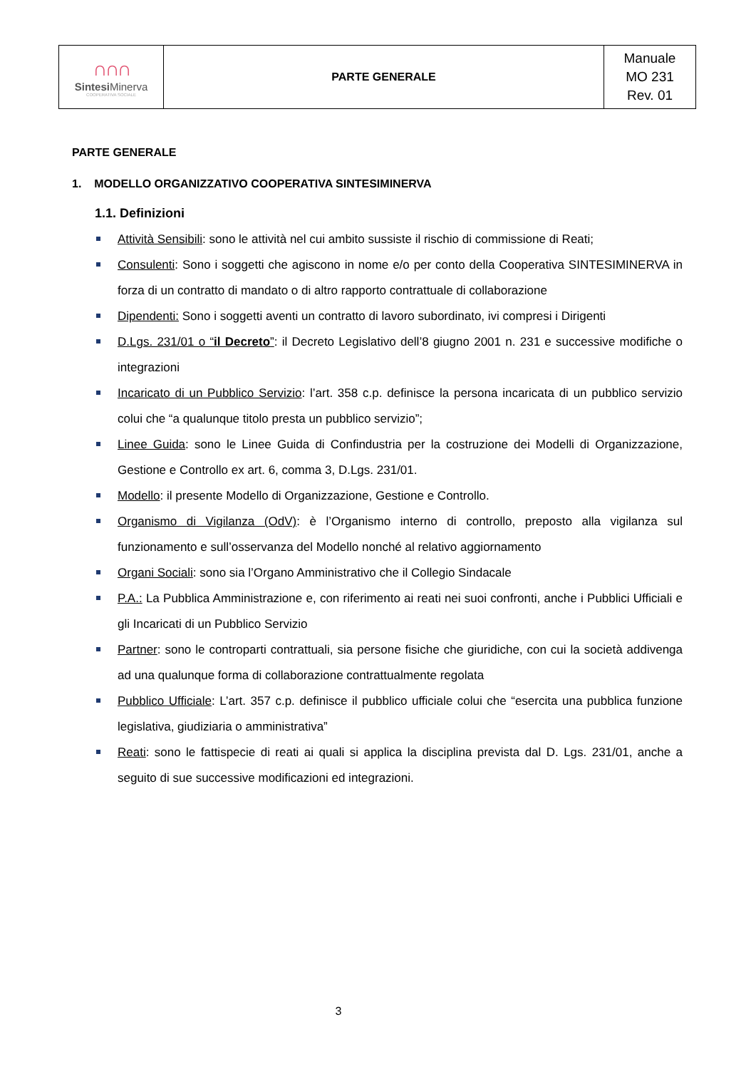| ∩∩∩ Sintesi Minerva COOPERATIVA SOCIALE | PARTE GENERALE | Manuale MO 231 Rev. 01 |
PARTE GENERALE
1. MODELLO ORGANIZZATIVO COOPERATIVA SINTESIMINERVA
1.1. Definizioni
Attività Sensibili: sono le attività nel cui ambito sussiste il rischio di commissione di Reati;
Consulenti: Sono i soggetti che agiscono in nome e/o per conto della Cooperativa SINTESIMINERVA in forza di un contratto di mandato o di altro rapporto contrattuale di collaborazione
Dipendenti: Sono i soggetti aventi un contratto di lavoro subordinato, ivi compresi i Dirigenti
D.Lgs. 231/01 o “il Decreto”: il Decreto Legislativo dell’8 giugno 2001 n. 231 e successive modifiche o integrazioni
Incaricato di un Pubblico Servizio: l’art. 358 c.p. definisce la persona incaricata di un pubblico servizio colui che “a qualunque titolo presta un pubblico servizio”;
Linee Guida: sono le Linee Guida di Confindustria per la costruzione dei Modelli di Organizzazione, Gestione e Controllo ex art. 6, comma 3, D.Lgs. 231/01.
Modello: il presente Modello di Organizzazione, Gestione e Controllo.
Organismo di Vigilanza (OdV): è l’Organismo interno di controllo, preposto alla vigilanza sul funzionamento e sull’osservanza del Modello nonché al relativo aggiornamento
Organi Sociali: sono sia l’Organo Amministrativo che il Collegio Sindacale
P.A.: La Pubblica Amministrazione e, con riferimento ai reati nei suoi confronti, anche i Pubblici Ufficiali e gli Incaricati di un Pubblico Servizio
Partner: sono le controparti contrattuali, sia persone fisiche che giuridiche, con cui la società addivenga ad una qualunque forma di collaborazione contrattualmente regolata
Pubblico Ufficiale: L’art. 357 c.p. definisce il pubblico ufficiale colui che “esercita una pubblica funzione legislativa, giudiziaria o amministrativa”
Reati: sono le fattispecie di reati ai quali si applica la disciplina prevista dal D. Lgs. 231/01, anche a seguito di sue successive modificazioni ed integrazioni.
3